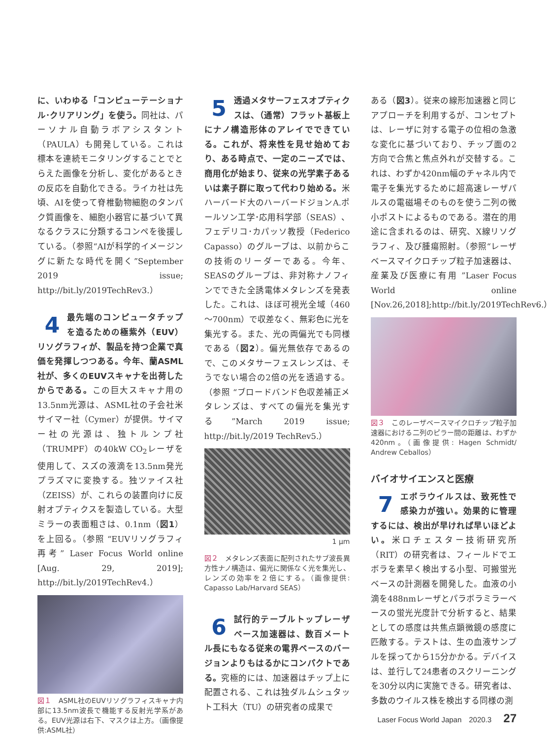に、いわゆる「コンピューテーショナル･クリアリング」を使う。同社は、パーソナル自動ラボアシスタント（PAULA）も開発している。これは標本を連続モニタリングすることでとらえた画像を分析し、変化があるときの反応を自動化できる。ライカ社は先頃、AIを使って脊椎動物細胞のタンパク質画像を、細胞小器官に基づいて異なるクラスに分類するコンペを後援している。（参照“AIが科学的イメージングに新たな時代を開く”September 2019 issue; http://bit.ly/2019TechRev3.）
4 最先端のコンピュータチップを造るための極紫外（EUV）リソグラフィが、製品を持つ企業で真価を発揮しつつある。今年、蘭ASML社が、多くのEUVスキャナを出荷したからである。この巨大スキャナ用の13.5nm光源は、ASML社の子会社米サイマー社（Cymer）が提供。サイマー社の光源は、独トルンプ社（TRUMPF）の40kW CO<sub>2</sub>レーザを使用して、スズの液滴を13.5nm発光プラズマに変換する。独ツァイス社（ZEISS）が、これらの装置向けに反射オプティクスを製造している。大型ミラーの表面粗さは、0.1nm（図1）を上回る。（参照 “EUVリソグラフィ再考” Laser Focus World online [Aug. 29, 2019]; http://bit.ly/2019TechRev4.）
図１　ASML社のEUVリソグラフィスキャナ内部に13.5nm波長で機能する反射光学系がある。EUV光源は右下、マスクは上方。（画像提供:ASML社）
5 透過メタサーフェスオプティクスは、（通常）フラット基板上にナノ構造形体のアレイでできている。これが、将来性を見せ始めており、ある時点で、一定のニーズでは、商用化が始まり、従来の光学素子あるいは素子群に取って代わり始める。米ハーバード大のハーバードジョンA.ポールソン工学･応用科学部（SEAS）、フェデリコ･カパッソ教授（Federico Capasso）のグループは、以前からこの技術のリーダーである。今年、SEASのグループは、非対称ナノフィンでできた全誘電体メタレンズを発表した。これは、ほぼ可視光全域（460～700nm）で収差なく、無彩色に光を集光する。また、光の両偏光でも同様である（図2）。偏光無依存であるので、このメタサーフェスレンズは、そうでない場合の2倍の光を透過する。（参照 “ブロードバンド色収差補正メタレンズは、すべての偏光を集光する”March 2019 issue; http://bit.ly/2019 TechRev5.）
1 µm
図２　メタレンズ表面に配列されたサブ波長異方性ナノ構造は、偏光に関係なく光を集光し、レンズの効率を２倍にする。（画像提供: Capasso Lab/Harvard SEAS）
6 試行的テーブルトップレーザベース加速器は、数百メートル長にもなる従来の電界ベースのバージョンよりもはるかにコンパクトである。究極的には、加速器はチップ上に配置される、これは独ダルムシュタット工科大（TU）の研究者の成果で
ある（図3）。従来の線形加速器と同じアプローチを利用するが、コンセプトは、レーザに対する電子の位相の急激な変化に基づいており、チップ面の2方向で合焦と焦点外れが交替する。これは、わずか420nm幅のチャネル内で電子を集光するために超高速レーザパルスの電磁場そのものを使う二列の微小ポストによるものである。潜在的用途に含まれるのは、研究、X線リソグラフィ、及び腫瘍照射。（参照“レーザベースマイクロチップ粒子加速器は、産業及び医療に有用 ”Laser Focus World online [Nov.26,2018];http://bit.ly/2019TechRev6.）
図３　このレーザベースマイクロチップ粒子加速器における二列のピラー間の距離は、わずか420nm。（画像提供: Hagen Schmidt/ Andrew Ceballos）
バイオサイエンスと医療
7 エボラウイルスは、致死性で感染力が強い。効果的に管理するには、検出が早ければ早いほどよい。米ロチェスター技術研究所（RIT）の研究者は、フィールドでエボラを素早く検出する小型、可搬蛍光ベースの計測器を開発した。血液の小滴を488nmレーザとパラボラミラーベースの蛍光光度計で分析すると、結果としての感度は共焦点顕微鏡の感度に匹敵する。テストは、生の血液サンプルを採ってから15分かかる。デバイスは、並行して24患者のスクリーニングを30分以内に実施できる。研究者は、多数のウイルス株を検出する同様の測
Laser Focus World Japan　2020.3 27